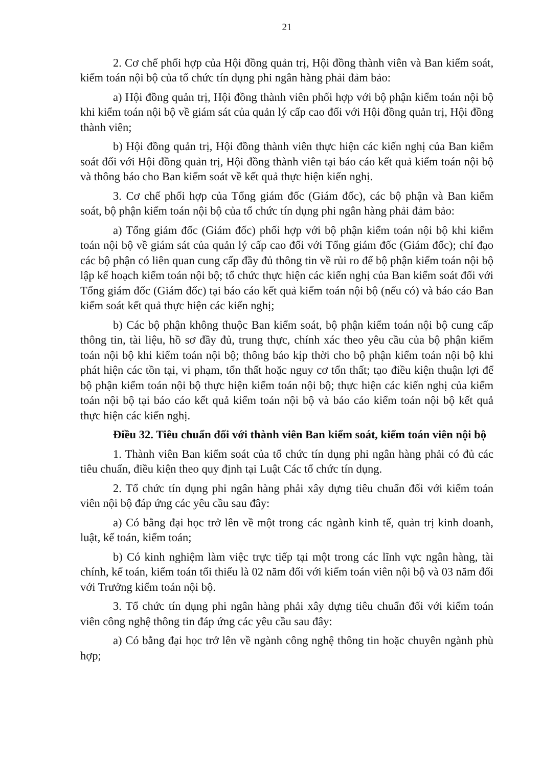21
2. Cơ chế phối hợp của Hội đồng quản trị, Hội đồng thành viên và Ban kiểm soát, kiểm toán nội bộ của tổ chức tín dụng phi ngân hàng phải đảm bảo:
a) Hội đồng quản trị, Hội đồng thành viên phối hợp với bộ phận kiểm toán nội bộ khi kiểm toán nội bộ về giám sát của quản lý cấp cao đối với Hội đồng quản trị, Hội đồng thành viên;
b) Hội đồng quản trị, Hội đồng thành viên thực hiện các kiến nghị của Ban kiểm soát đối với Hội đồng quản trị, Hội đồng thành viên tại báo cáo kết quả kiểm toán nội bộ và thông báo cho Ban kiểm soát về kết quả thực hiện kiến nghị.
3. Cơ chế phối hợp của Tổng giám đốc (Giám đốc), các bộ phận và Ban kiểm soát, bộ phận kiểm toán nội bộ của tổ chức tín dụng phi ngân hàng phải đảm bảo:
a) Tổng giám đốc (Giám đốc) phối hợp với bộ phận kiểm toán nội bộ khi kiểm toán nội bộ về giám sát của quản lý cấp cao đối với Tổng giám đốc (Giám đốc); chỉ đạo các bộ phận có liên quan cung cấp đầy đủ thông tin về rủi ro để bộ phận kiểm toán nội bộ lập kế hoạch kiểm toán nội bộ; tổ chức thực hiện các kiến nghị của Ban kiểm soát đối với Tổng giám đốc (Giám đốc) tại báo cáo kết quả kiểm toán nội bộ (nếu có) và báo cáo Ban kiểm soát kết quả thực hiện các kiến nghị;
b) Các bộ phận không thuộc Ban kiểm soát, bộ phận kiểm toán nội bộ cung cấp thông tin, tài liệu, hồ sơ đầy đủ, trung thực, chính xác theo yêu cầu của bộ phận kiểm toán nội bộ khi kiểm toán nội bộ; thông báo kịp thời cho bộ phận kiểm toán nội bộ khi phát hiện các tồn tại, vi phạm, tổn thất hoặc nguy cơ tổn thất; tạo điều kiện thuận lợi để bộ phận kiểm toán nội bộ thực hiện kiểm toán nội bộ; thực hiện các kiến nghị của kiểm toán nội bộ tại báo cáo kết quả kiểm toán nội bộ và báo cáo kiểm toán nội bộ kết quả thực hiện các kiến nghị.
Điều 32. Tiêu chuẩn đối với thành viên Ban kiểm soát, kiểm toán viên nội bộ
1. Thành viên Ban kiểm soát của tổ chức tín dụng phi ngân hàng phải có đủ các tiêu chuẩn, điều kiện theo quy định tại Luật Các tổ chức tín dụng.
2. Tổ chức tín dụng phi ngân hàng phải xây dựng tiêu chuẩn đối với kiểm toán viên nội bộ đáp ứng các yêu cầu sau đây:
a) Có bằng đại học trở lên về một trong các ngành kinh tế, quản trị kinh doanh, luật, kế toán, kiểm toán;
b) Có kinh nghiệm làm việc trực tiếp tại một trong các lĩnh vực ngân hàng, tài chính, kế toán, kiểm toán tối thiểu là 02 năm đối với kiểm toán viên nội bộ và 03 năm đối với Trưởng kiểm toán nội bộ.
3. Tổ chức tín dụng phi ngân hàng phải xây dựng tiêu chuẩn đối với kiểm toán viên công nghệ thông tin đáp ứng các yêu cầu sau đây:
a) Có bằng đại học trở lên về ngành công nghệ thông tin hoặc chuyên ngành phù hợp;